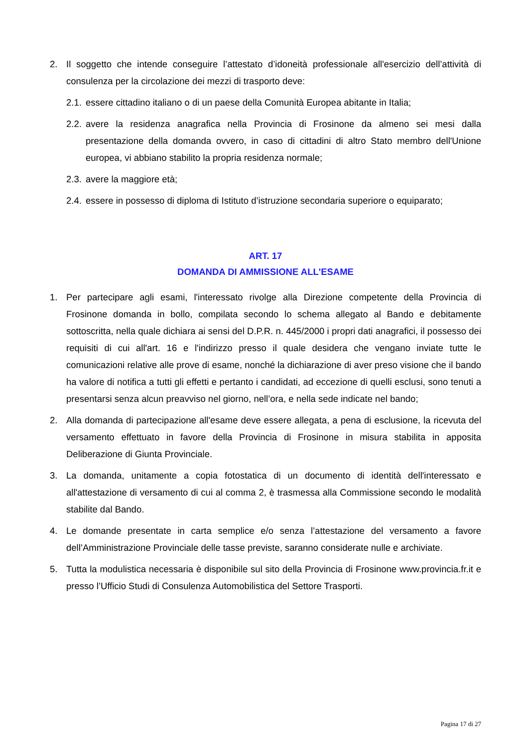2. Il soggetto che intende conseguire l’attestato d’idoneità professionale all'esercizio dell’attività di consulenza per la circolazione dei mezzi di trasporto deve:
2.1. essere cittadino italiano o di un paese della Comunità Europea abitante in Italia;
2.2. avere la residenza anagrafica nella Provincia di Frosinone da almeno sei mesi dalla presentazione della domanda ovvero, in caso di cittadini di altro Stato membro dell'Unione europea, vi abbiano stabilito la propria residenza normale;
2.3. avere la maggiore età;
2.4. essere in possesso di diploma di Istituto d’istruzione secondaria superiore o equiparato;
ART. 17
DOMANDA DI AMMISSIONE ALL'ESAME
1. Per partecipare agli esami, l'interessato rivolge alla Direzione competente della Provincia di Frosinone domanda in bollo, compilata secondo lo schema allegato al Bando e debitamente sottoscritta, nella quale dichiara ai sensi del D.P.R. n. 445/2000 i propri dati anagrafici, il possesso dei requisiti di cui all'art. 16 e l'indirizzo presso il quale desidera che vengano inviate tutte le comunicazioni relative alle prove di esame, nonché la dichiarazione di aver preso visione che il bando ha valore di notifica a tutti gli effetti e pertanto i candidati, ad eccezione di quelli esclusi, sono tenuti a presentarsi senza alcun preavviso nel giorno, nell’ora, e nella sede indicate nel bando;
2. Alla domanda di partecipazione all'esame deve essere allegata, a pena di esclusione, la ricevuta del versamento effettuato in favore della Provincia di Frosinone in misura stabilita in apposita Deliberazione di Giunta Provinciale.
3. La domanda, unitamente a copia fotostatica di un documento di identità dell'interessato e all'attestazione di versamento di cui al comma 2, è trasmessa alla Commissione secondo le modalità stabilite dal Bando.
4. Le domande presentate in carta semplice e/o senza l’attestazione del versamento a favore dell’Amministrazione Provinciale delle tasse previste, saranno considerate nulle e archiviate.
5. Tutta la modulistica necessaria è disponibile sul sito della Provincia di Frosinone www.provincia.fr.it e presso l’Ufficio Studi di Consulenza Automobilistica del Settore Trasporti.
Pagina 17 di 27